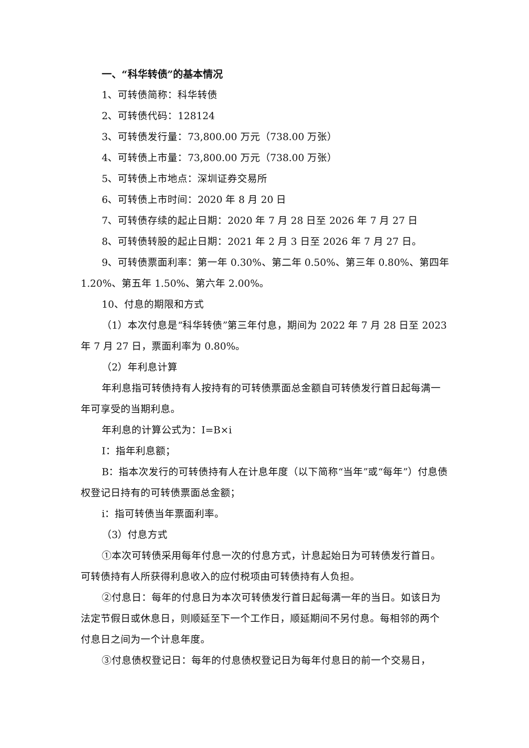一、“科华转债”的基本情况
1、可转债简称：科华转债
2、可转债代码：128124
3、可转债发行量：73,800.00 万元（738.00 万张）
4、可转债上市量：73,800.00 万元（738.00 万张）
5、可转债上市地点：深圳证券交易所
6、可转债上市时间：2020 年 8 月 20 日
7、可转债存续的起止日期：2020 年 7 月 28 日至 2026 年 7 月 27 日
8、可转债转股的起止日期：2021 年 2 月 3 日至 2026 年 7 月 27 日。
9、可转债票面利率：第一年 0.30%、第二年 0.50%、第三年 0.80%、第四年 1.20%、第五年 1.50%、第六年 2.00%。
10、付息的期限和方式
（1）本次付息是“科华转债”第三年付息，期间为 2022 年 7 月 28 日至 2023 年 7 月 27 日，票面利率为 0.80%。
（2）年利息计算
年利息指可转债持有人按持有的可转债票面总金额自可转债发行首日起每满一年可享受的当期利息。
年利息的计算公式为：I=B×i
I：指年利息额；
B：指本次发行的可转债持有人在计息年度（以下简称“当年”或“每年”）付息债权登记日持有的可转债票面总金额；
i：指可转债当年票面利率。
（3）付息方式
①本次可转债采用每年付息一次的付息方式，计息起始日为可转债发行首日。可转债持有人所获得利息收入的应付税项由可转债持有人负担。
②付息日：每年的付息日为本次可转债发行首日起每满一年的当日。如该日为法定节假日或休息日，则顺延至下一个工作日，顺延期间不另付息。每相邻的两个付息日之间为一个计息年度。
③付息债权登记日：每年的付息债权登记日为每年付息日的前一个交易日，